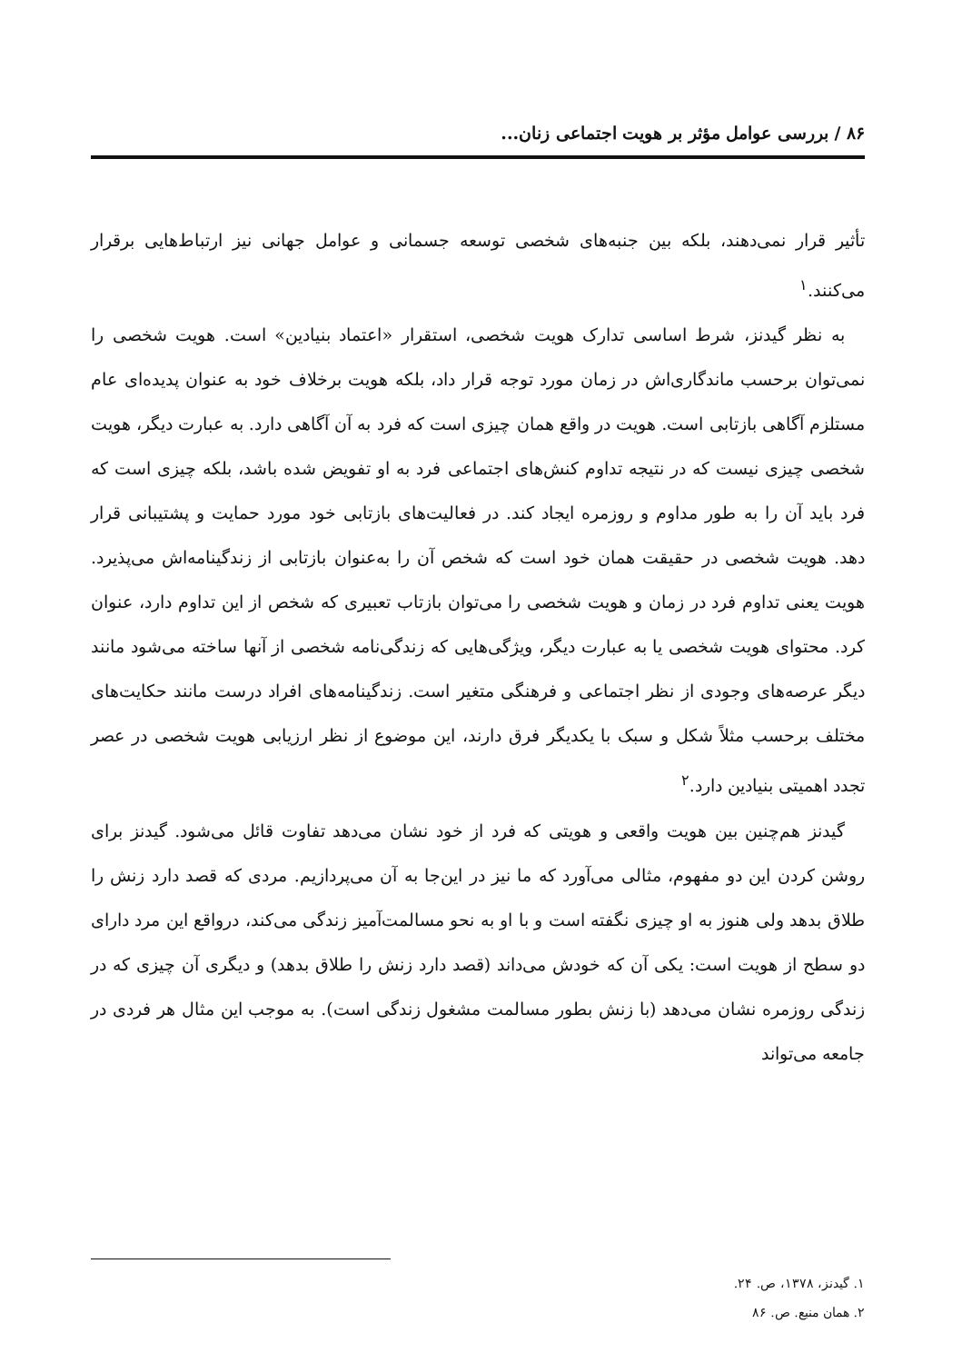۸۶ / بررسی عوامل مؤثر بر هویت اجتماعی زنان...
تأثیر قرار نمی‌دهند، بلکه بین جنبه‌های شخصی توسعه جسمانی و عوامل جهانی نیز ارتباط‌هایی برقرار می‌کنند.<sup>۱</sup>
به نظر گیدنز، شرط اساسی تدارک هویت شخصی، استقرار «اعتماد بنیادین» است. هویت شخصی را نمی‌توان برحسب ماندگاری‌اش در زمان مورد توجه قرار داد، بلکه هویت برخلاف خود به عنوان پدیده‌ای عام مستلزم آگاهی بازتابی است. هویت در واقع همان چیزی است که فرد به آن آگاهی دارد. به عبارت دیگر، هویت شخصی چیزی نیست که در نتیجه تداوم کنش‌های اجتماعی فرد به او تفویض شده باشد، بلکه چیزی است که فرد باید آن را به طور مداوم و روزمره ایجاد کند. در فعالیت‌های بازتابی خود مورد حمایت و پشتیبانی قرار دهد. هویت شخصی در حقیقت همان خود است که شخص آن را به‌عنوان بازتابی از زندگینامه‌اش می‌پذیرد. هویت یعنی تداوم فرد در زمان و هویت شخصی را می‌توان بازتاب تعبیری که شخص از این تداوم دارد، عنوان کرد. محتوای هویت شخصی یا به عبارت دیگر، ویژگی‌هایی که زندگی‌نامه شخصی از آنها ساخته می‌شود مانند دیگر عرصه‌های وجودی از نظر اجتماعی و فرهنگی متغیر است. زندگینامه‌های افراد درست مانند حکایت‌های مختلف برحسب مثلاً شکل و سبک با یکدیگر فرق دارند، این موضوع از نظر ارزیابی هویت شخصی در عصر تجدد اهمیتی بنیادین دارد.<sup>۲</sup>
گیدنز هم‌چنین بین هویت واقعی و هویتی که فرد از خود نشان می‌دهد تفاوت قائل می‌شود. گیدنز برای روشن کردن این دو مفهوم، مثالی می‌آورد که ما نیز در این‌جا به آن می‌پردازیم. مردی که قصد دارد زنش را طلاق بدهد ولی هنوز به او چیزی نگفته است و با او به نحو مسالمت‌آمیز زندگی می‌کند، درواقع این مرد دارای دو سطح از هویت است: یکی آن که خودش می‌داند (قصد دارد زنش را طلاق بدهد) و دیگری آن چیزی که در زندگی روزمره نشان می‌دهد (با زنش بطور مسالمت مشغول زندگی است). به موجب این مثال هر فردی در جامعه می‌تواند
۱. گیدنز، ۱۳۷۸، ص. ۲۴.
۲. همان منبع. ص. ۸۶